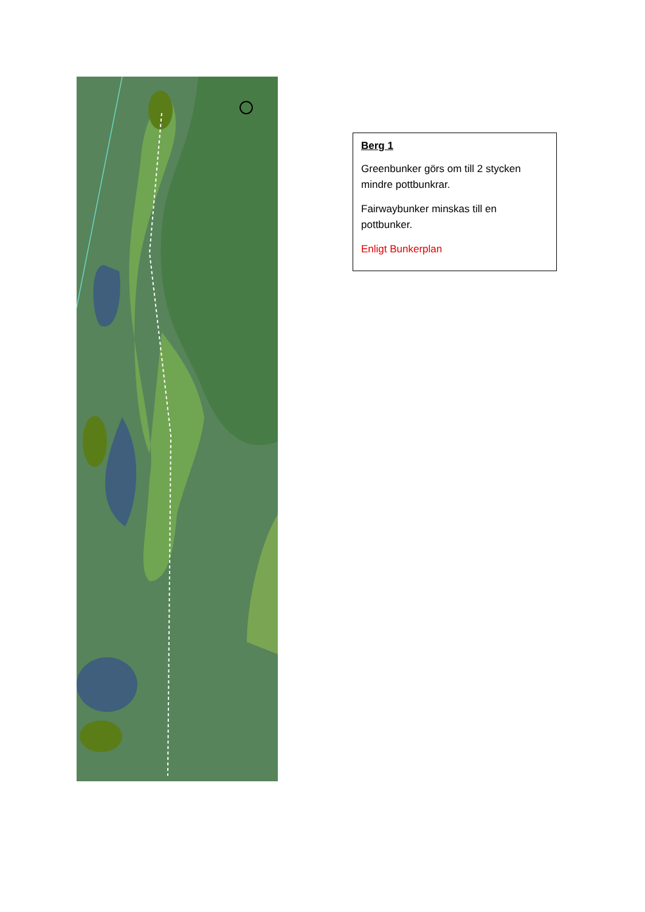Berg 1
Greenbunker görs om till 2 stycken mindre pottbunkrar.
Fairwaybunker minskas till en pottbunker.
Enligt Bunkerplan